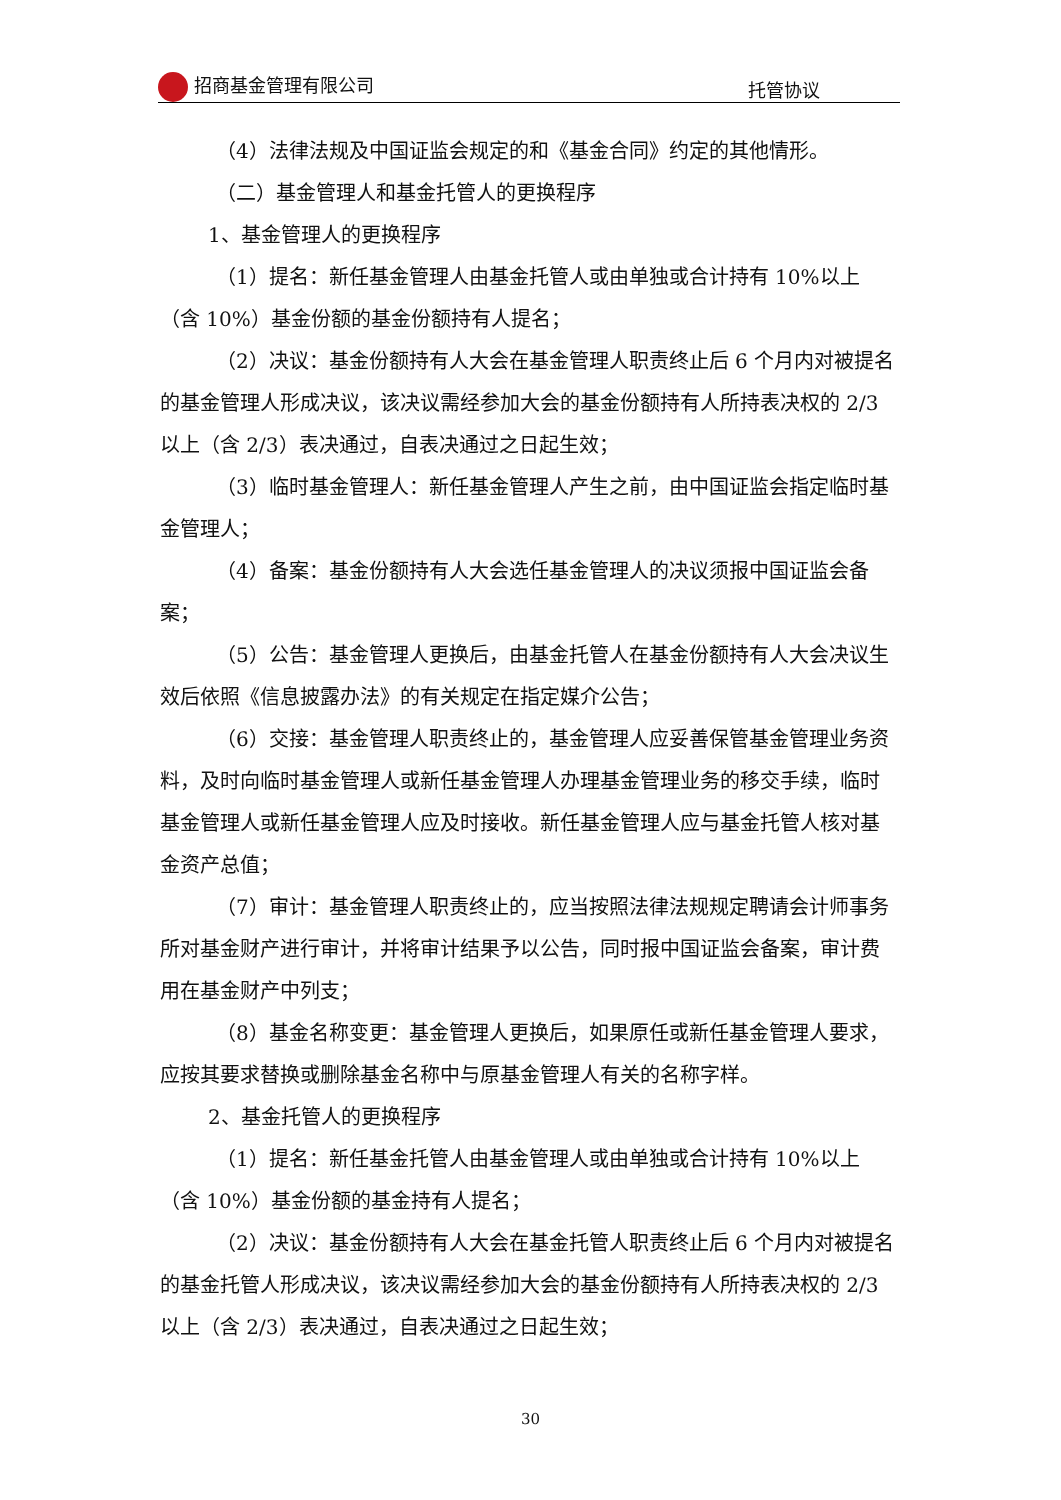招商基金管理有限公司 托管协议
（4）法律法规及中国证监会规定的和《基金合同》约定的其他情形。
（二）基金管理人和基金托管人的更换程序
1、基金管理人的更换程序
（1）提名：新任基金管理人由基金托管人或由单独或合计持有 10%以上（含 10%）基金份额的基金份额持有人提名；
（2）决议：基金份额持有人大会在基金管理人职责终止后 6 个月内对被提名的基金管理人形成决议，该决议需经参加大会的基金份额持有人所持表决权的 2/3 以上（含 2/3）表决通过，自表决通过之日起生效；
（3）临时基金管理人：新任基金管理人产生之前，由中国证监会指定临时基金管理人；
（4）备案：基金份额持有人大会选任基金管理人的决议须报中国证监会备案；
（5）公告：基金管理人更换后，由基金托管人在基金份额持有人大会决议生效后依照《信息披露办法》的有关规定在指定媒介公告；
（6）交接：基金管理人职责终止的，基金管理人应妥善保管基金管理业务资料，及时向临时基金管理人或新任基金管理人办理基金管理业务的移交手续，临时基金管理人或新任基金管理人应及时接收。新任基金管理人应与基金托管人核对基金资产总值；
（7）审计：基金管理人职责终止的，应当按照法律法规规定聘请会计师事务所对基金财产进行审计，并将审计结果予以公告，同时报中国证监会备案，审计费用在基金财产中列支；
（8）基金名称变更：基金管理人更换后，如果原任或新任基金管理人要求，应按其要求替换或删除基金名称中与原基金管理人有关的名称字样。
2、基金托管人的更换程序
（1）提名：新任基金托管人由基金管理人或由单独或合计持有 10%以上（含 10%）基金份额的基金持有人提名；
（2）决议：基金份额持有人大会在基金托管人职责终止后 6 个月内对被提名的基金托管人形成决议，该决议需经参加大会的基金份额持有人所持表决权的 2/3 以上（含 2/3）表决通过，自表决通过之日起生效；
30